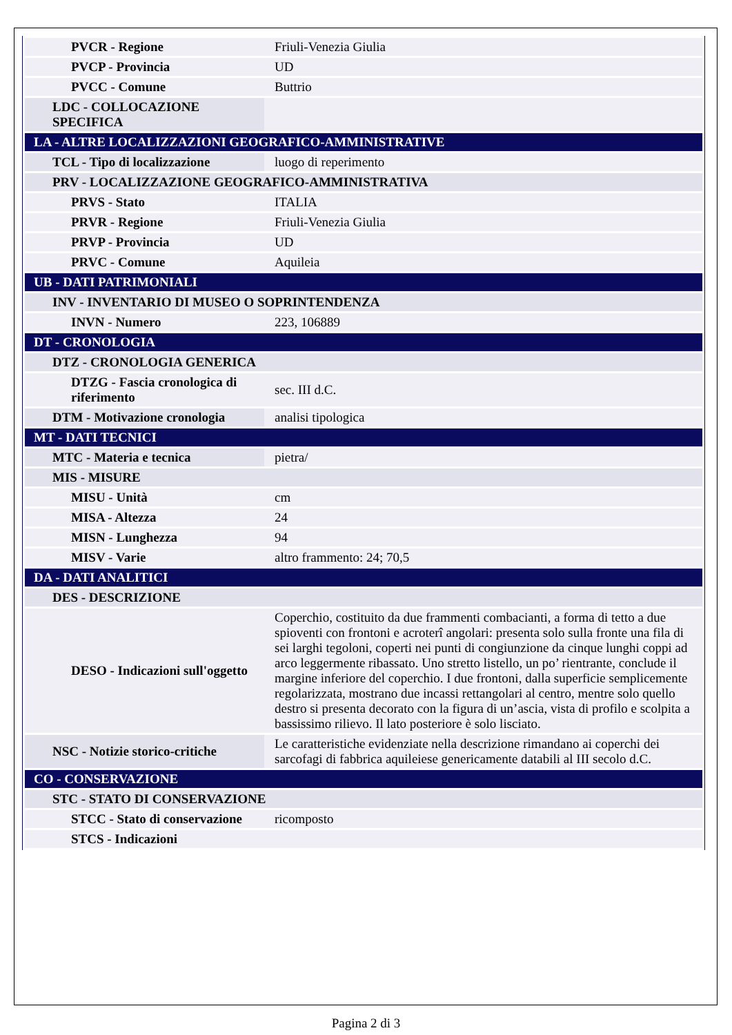| PVCR - Regione | Friuli-Venezia Giulia |
| PVCP - Provincia | UD |
| PVCC - Comune | Buttrio |
| LDC - COLLOCAZIONE SPECIFICA | |
| LA - ALTRE LOCALIZZAZIONI GEOGRAFICO-AMMINISTRATIVE | |
| TCL - Tipo di localizzazione | luogo di reperimento |
| PRV - LOCALIZZAZIONE GEOGRAFICO-AMMINISTRATIVA | |
| PRVS - Stato | ITALIA |
| PRVR - Regione | Friuli-Venezia Giulia |
| PRVP - Provincia | UD |
| PRVC - Comune | Aquileia |
| UB - DATI PATRIMONIALI | |
| INV - INVENTARIO DI MUSEO O SOPRINTENDENZA | |
| INVN - Numero | 223, 106889 |
| DT - CRONOLOGIA | |
| DTZ - CRONOLOGIA GENERICA | |
| DTZG - Fascia cronologica di riferimento | sec. III d.C. |
| DTM - Motivazione cronologia | analisi tipologica |
| MT - DATI TECNICI | |
| MTC - Materia e tecnica | pietra/ |
| MIS - MISURE | |
| MISU - Unità | cm |
| MISA - Altezza | 24 |
| MISN - Lunghezza | 94 |
| MISV - Varie | altro frammento: 24; 70,5 |
| DA - DATI ANALITICI | |
| DES - DESCRIZIONE | |
| DESO - Indicazioni sull'oggetto | Coperchio, costituito da due frammenti combacianti, a forma di tetto a due spioventi con frontoni e acroterî angolari: presenta solo sulla fronte una fila di sei larghi tegoloni, coperti nei punti di congiunzione da cinque lunghi coppi ad arco leggermente ribassato. Uno stretto listello, un po’ rientrante, conclude il margine inferiore del coperchio. I due frontoni, dalla superficie semplicemente regolarizzata, mostrano due incassi rettangolari al centro, mentre solo quello destro si presenta decorato con la figura di un’ascia, vista di profilo e scolpita a bassissimo rilievo. Il lato posteriore è solo lisciato. |
| NSC - Notizie storico-critiche | Le caratteristiche evidenziate nella descrizione rimandano ai coperchi dei sarcofagi di fabbrica aquileiese genericamente databili al III secolo d.C. |
| CO - CONSERVAZIONE | |
| STC - STATO DI CONSERVAZIONE | |
| STCC - Stato di conservazione | ricomposto |
| STCS - Indicazioni | |
Pagina 2 di 3